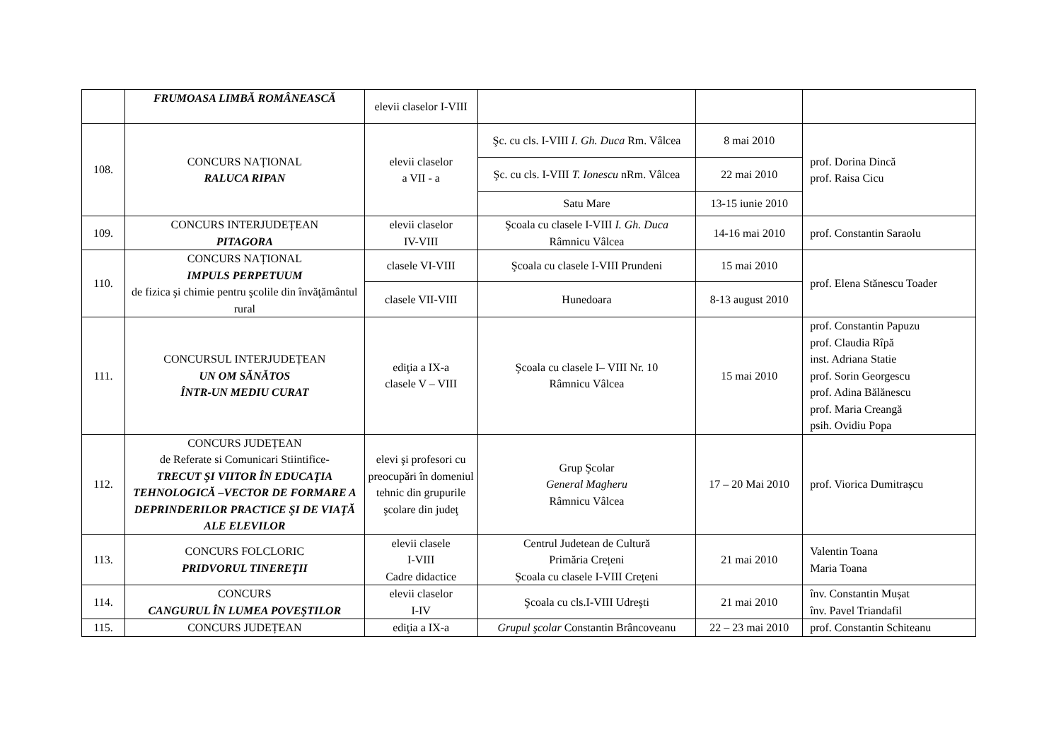| | FRUMOASA LIMBĂ ROMÂNEASCĂ | elevii claselor I-VIII | | | |
| 108. | CONCURS NAȚIONAL RALUCA RIPAN | elevii claselor a VII - a | Şc. cu cls. I-VIII I. Gh. Duca Rm. Vâlcea | 8 mai 2010 | prof. Dorina Dincă prof. Raisa Cicu |
| | | | Şc. cu cls. I-VIII T. Ionescu nRm. Vâlcea | 22 mai 2010 | |
| | | | Satu Mare | 13-15 iunie 2010 | |
| 109. | CONCURS INTERJUDEȚEAN PITAGORA | elevii claselor IV-VIII | Şcoala cu clasele I-VIII I. Gh. Duca Râmnicu Vâlcea | 14-16 mai 2010 | prof. Constantin Saraolu |
| 110. | CONCURS NAȚIONAL IMPULS PERPETUUM de fizica şi chimie pentru şcolile din învăţământul rural | clasele VI-VIII | Şcoala cu clasele I-VIII Prundeni | 15 mai 2010 | prof. Elena Stănescu Toader |
| | | clasele VII-VIII | Hunedoara | 8-13 august 2010 | |
| 111. | CONCURSUL INTERJUDEȚEAN UN OM SĂNĂTOS ÎNTR-UN MEDIU CURAT | ediţia a IX-a clasele V – VIII | Şcoala cu clasele I– VIII Nr. 10 Râmnicu Vâlcea | 15 mai 2010 | prof. Constantin Papuzu prof. Claudia Rîpă inst. Adriana Statie prof. Sorin Georgescu prof. Adina Bălănescu prof. Maria Creangă psih. Ovidiu Popa |
| 112. | CONCURS JUDEȚEAN de Referate si Comunicari Stiintifice- TRECUT ŞI VIITOR ÎN EDUCAŢIA TEHNOLOGICĂ –VECTOR DE FORMARE A DEPRINDERILOR PRACTICE ŞI DE VIAŢĂ ALE ELEVILOR | elevi şi profesori cu preocupări în domeniul tehnic din grupurile şcolare din judeţ | Grup Şcolar General Magheru Râmnicu Vâlcea | 17 – 20 Mai 2010 | prof. Viorica Dumitrașcu |
| 113. | CONCURS FOLCLORIC PRIDVORUL TINEREŢII | elevii clasele I-VIII Cadre didactice | Centrul Judetean de Cultură Primăria Crețeni Școala cu clasele I-VIII Crețeni | 21 mai 2010 | Valentin Toana Maria Toana |
| 114. | CONCURS CANGURUL ÎN LUMEA POVEŞTILOR | elevii claselor I-IV | Şcoala cu cls.I-VIII Udreşti | 21 mai 2010 | înv. Constantin Mușat înv. Pavel Triandafil |
| 115. | CONCURS JUDEȚEAN | ediţia a IX-a | Grupul şcolar Constantin Brâncoveanu | 22 – 23 mai 2010 | prof. Constantin Schiteanu |